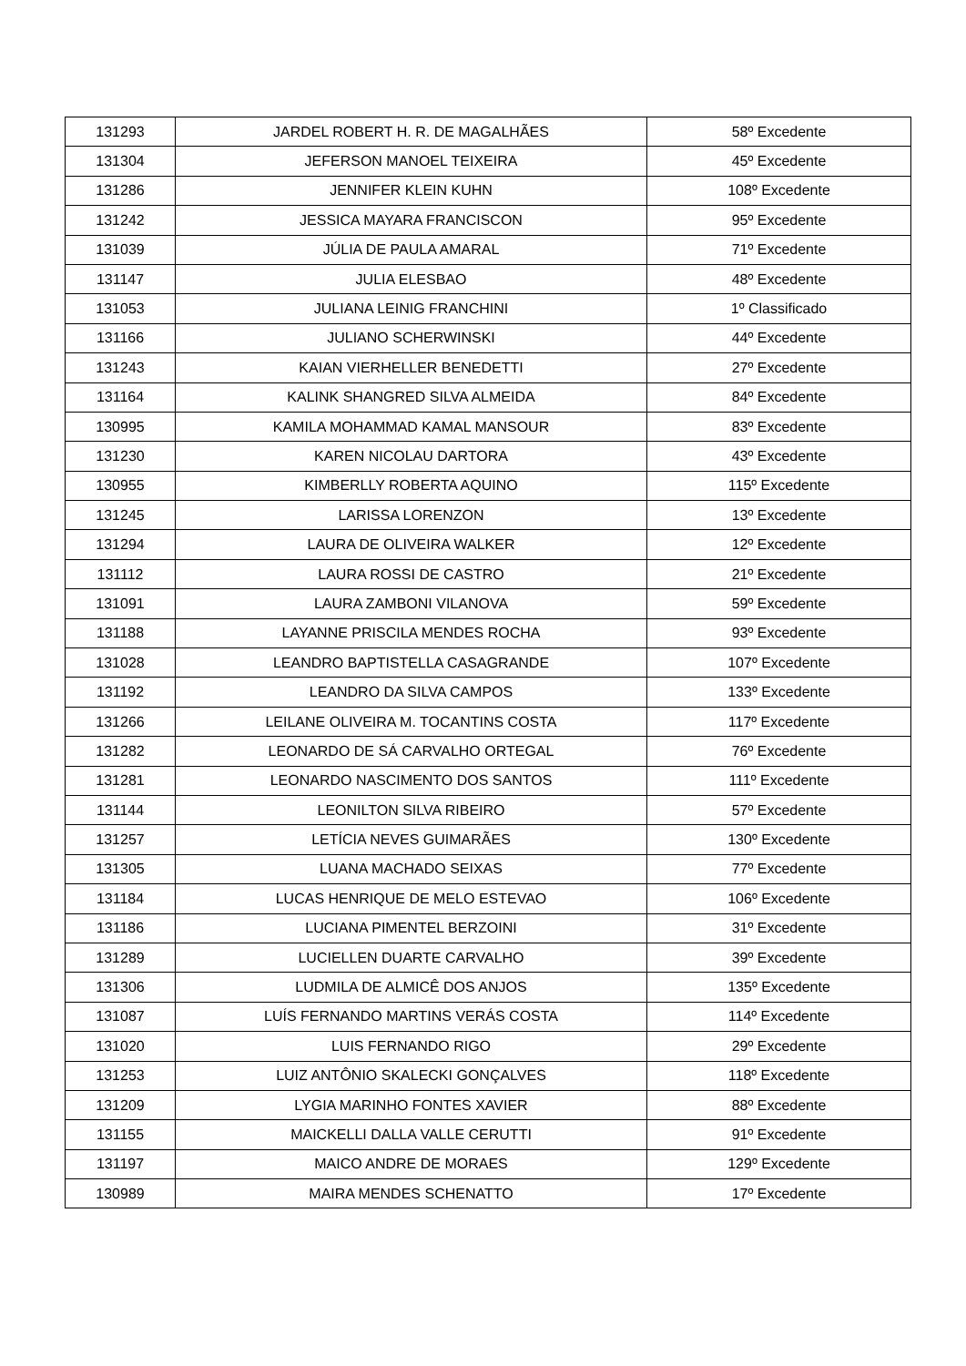| 131293 | JARDEL ROBERT H. R. DE MAGALHÃES | 58º Excedente |
| 131304 | JEFERSON MANOEL TEIXEIRA | 45º Excedente |
| 131286 | JENNIFER KLEIN KUHN | 108º Excedente |
| 131242 | JESSICA MAYARA FRANCISCON | 95º Excedente |
| 131039 | JÚLIA DE PAULA AMARAL | 71º Excedente |
| 131147 | JULIA ELESBAO | 48º Excedente |
| 131053 | JULIANA LEINIG FRANCHINI | 1º Classificado |
| 131166 | JULIANO SCHERWINSKI | 44º Excedente |
| 131243 | KAIAN VIERHELLER BENEDETTI | 27º Excedente |
| 131164 | KALINK SHANGRED SILVA ALMEIDA | 84º Excedente |
| 130995 | KAMILA MOHAMMAD KAMAL MANSOUR | 83º Excedente |
| 131230 | KAREN NICOLAU DARTORA | 43º Excedente |
| 130955 | KIMBERLLY ROBERTA AQUINO | 115º Excedente |
| 131245 | LARISSA LORENZON | 13º Excedente |
| 131294 | LAURA DE OLIVEIRA WALKER | 12º Excedente |
| 131112 | LAURA ROSSI DE CASTRO | 21º Excedente |
| 131091 | LAURA ZAMBONI VILANOVA | 59º Excedente |
| 131188 | LAYANNE PRISCILA MENDES ROCHA | 93º Excedente |
| 131028 | LEANDRO BAPTISTELLA CASAGRANDE | 107º Excedente |
| 131192 | LEANDRO DA SILVA CAMPOS | 133º Excedente |
| 131266 | LEILANE OLIVEIRA M. TOCANTINS COSTA | 117º Excedente |
| 131282 | LEONARDO DE SÁ CARVALHO ORTEGAL | 76º Excedente |
| 131281 | LEONARDO NASCIMENTO DOS SANTOS | 111º Excedente |
| 131144 | LEONILTON SILVA RIBEIRO | 57º Excedente |
| 131257 | LETÍCIA NEVES GUIMARÃES | 130º Excedente |
| 131305 | LUANA MACHADO SEIXAS | 77º Excedente |
| 131184 | LUCAS HENRIQUE DE MELO ESTEVAO | 106º Excedente |
| 131186 | LUCIANA PIMENTEL BERZOINI | 31º Excedente |
| 131289 | LUCIELLEN DUARTE CARVALHO | 39º Excedente |
| 131306 | LUDMILA DE ALMICÊ DOS ANJOS | 135º Excedente |
| 131087 | LUÍS FERNANDO MARTINS VERÁS COSTA | 114º Excedente |
| 131020 | LUIS FERNANDO RIGO | 29º Excedente |
| 131253 | LUIZ ANTÔNIO SKALECKI GONÇALVES | 118º Excedente |
| 131209 | LYGIA MARINHO FONTES XAVIER | 88º Excedente |
| 131155 | MAICKELLI DALLA VALLE CERUTTI | 91º Excedente |
| 131197 | MAICO ANDRE DE MORAES | 129º Excedente |
| 130989 | MAIRA MENDES SCHENATTO | 17º Excedente |